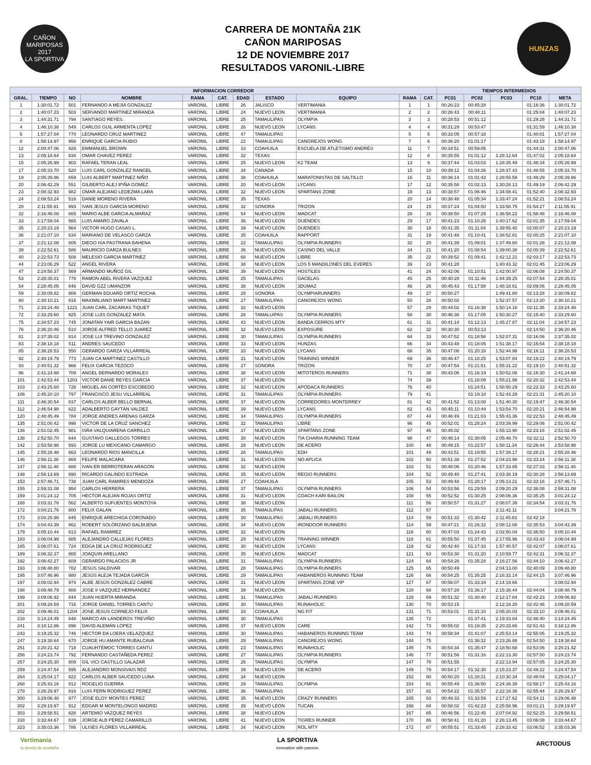CAÑON MARIPOSAS
2017
LA SPORTIVA
CARRERA DE MONTAÑA 21K
CAÑON MARIPOSAS
12 DE NOVIEMBRE 2017
RESULTADOS VARONIL-LIBRE
HUNZAS
| INFORMACION CORREDOR | | | | | | | | | | | TIEMPOS INTERMEDIOS | | | | |
| --- | --- | --- | --- | --- | --- | --- | --- | --- | --- | --- | --- | --- | --- | --- | --- |
| GRAL. | TIEMPO | NO | NOMBRE | RAMA | CAT. | EDAD | ESTADO | EQUIPO | RAMA | CAT. | PC01 | PC02 | PC03 | PC10 | META |
| 1 | 1:30:01.72 | 501 | FERNANDO A MEJIA GONZALEZ | VARONIL | LIBRE | 26 | JALISCO | VERTIMANIA | 1 | 1 | 00:26:23 | 00:45:28 | | 01:16:36 | 1:30:01.72 |
| 2 | 1:40:07.23 | 503 | SERVANDO MARTINEZ MIRANDA | VARONIL | LIBRE | 24 | NUEVO LEON | VERTIMANIA | 2 | 2 | 00:26:43 | 00:48:11 | | 01:25:04 | 1:40:07.23 |
| 3 | 1:44:31.71 | 794 | SANTIAGO REYES. | VARONIL | LIBRE | 25 | TAMAULIPAS | OLYMPIA | 3 | 3 | 00:28:53 | 00:51:12 | | 01:29:28 | 1:44:31.71 |
| 4 | 1:46:10.38 | 549 | CARLOS GUIL ARMENTA LOPEZ | VARONIL | LIBRE | 26 | NUEVO LEON | LYCANS | 4 | 4 | 00:31:29 | 00:53:47 | | 01:31:59 | 1:46:10.38 |
| 5 | 1:57:27.04 | 770 | LEONARDO CRUZ MARTINEZ | VARONIL | LIBRE | 47 | TAMAULIPAS | | 5 | 5 | 00:33:05 | 00:57:18 | | 01:40:01 | 1:57:27.04 |
| 8 | 1:58:14.97 | 958 | ENRIQUE GARCIA RUBIO | VARONIL | LIBRE | 22 | TAMAULIPAS | CANGREJOS WONG | 7 | 6 | 00:36:20 | 01:01:17 | | 01:43:18 | 1:58:14.97 |
| 12 | 2:00:47.06 | 929 | EMMANUEL BROWN | VARONIL | LIBRE | 33 | COAHUILA | ESCUELA DE ATLETISMO ANDRÉS | 11 | 7 | 00:34:51 | 00:59:05 | | 01:44:31 | 2:00:47.06 |
| 13 | 2:05:18.64 | 834 | OMAR CHAVEZ PEREZ | VARONIL | LIBRE | 32 | TEXAS | | 12 | 8 | 00:35:55 | 01:01:12 | 1:28:12.64 | 01:47:02 | 2:05:18.64 |
| 15 | 2:05:26.99 | 903 | RAFAEL TERAN LEAL | VARONIL | LIBRE | 25 | NUEVO LEON | K2 TEAM | 13 | 9 | 00:37:44 | 01:03:03 | 1:28:35.49 | 01:48:34 | 2:05:26.99 |
| 17 | 2:05:33.70 | 520 | LUIS CARL GONZALEZ RANGEL | VARONIL | LIBRE | 34 | CANADA | | 15 | 10 | 00:39:12 | 01:04:26 | 1:28:37.43 | 01:48:55 | 2:05:33.70 |
| 19 | 2:05:39.86 | 659 | LUIS ALBERT MARTINEZ NIÑO | VARONIL | LIBRE | 38 | COAHUILA | MARATONISTAS DE SALTILLO | 16 | 11 | 00:36:14 | 01:01:42 | 1:28:55.59 | 01:49:29 | 2:05:39.86 |
| 20 | 2:06:42.29 | 551 | GILBERTO ALEJ IPIÑA GOMEZ | VARONIL | LIBRE | 20 | NUEVO LEON | LYCANS | 17 | 12 | 00:35:58 | 01:02:13 | 1:30:28.13 | 01:49:19 | 2:06:42.29 |
| 23 | 2:08:32.93 | 982 | OMAR ALEJAND LEDEZMA LARA | VARONIL | LIBRE | 32 | NUEVO LEON | SPARTANS ZONE | 19 | 13 | 00:38:57 | 01:06:46 | 1:34:08.41 | 01:52:40 | 2:08:32.93 |
| 24 | 2:08:53.24 | 516 | DANIE MORENO RIVERA | VARONIL | LIBRE | 35 | TEXAS | | 20 | 14 | 00:38:48 | 01:05:34 | 1:33:47.24 | 01:52:21 | 2:08:53.24 |
| 28 | 2:11:55.91 | 993 | IVAN JESUS GARCÍA MORENO | VARONIL | LIBRE | 32 | SONORA | TRIZON | 24 | 15 | 00:37:24 | 01:04:50 | 1:33:58.75 | 01:54:27 | 2:11:55.91 |
| 32 | 2:16:46.08 | 665 | MARIO ALBE GARCIA ALMARAZ | VARONIL | LIBRE | 54 | NUEVO LEON | MADCAT | 28 | 16 | 00:38:50 | 01:07:29 | 1:36:58.22 | 01:58:48 | 2:16:46.08 |
| 33 | 2:17:59.04 | 565 | LUIS AMARO ZAVALA | VARONIL | LIBRE | 36 | NUEVO LEON | DUENDES | 29 | 17 | 00:41:23 | 01:10:26 | 1:40:17.62 | 02:01:35 | 2:17:59.04 |
| 35 | 2:20:23.19 | 564 | VICTOR HUGO CASAS L. | VARONIL | LIBRE | 39 | NUEVO LEON | DUENDES | 30 | 18 | 00:41:35 | 01:11:04 | 1:39:55.40 | 02:00:07 | 2:20:23.19 |
| 36 | 2:21:07.10 | 634 | MARIANO DE VELASCO GARZA | VARONIL | LIBRE | 35 | COAHUILA | RAPPORT | 31 | 19 | 00:41:48 | 01:10:41 | 1:38:52.81 | 02:00:25 | 2:21:07.10 |
| 37 | 2:21:12.08 | 805 | DIEGO ISA PASTRANA BAHENA | VARONIL | LIBRE | 22 | TAMAULIPAS | OLYMPIA RUNNERS | 32 | 20 | 00:41:39 | 01:09:01 | 1:37:49.60 | 02:01:28 | 2:21:12.08 |
| 39 | 2:22:52.61 | 586 | MAURICIO GARZA BULNES | VARONIL | LIBRE | 36 | NUEVO LEON | CASINO DEL VALLE | 34 | 21 | 00:41:20 | 01:08:54 | 1:39:00.38 | 02:00:39 | 2:22:52.61 |
| 40 | 2:22:53.73 | 508 | MELESIO GARCIA MARTINEZ | VARONIL | LIBRE | 68 | NUEVO LEON | LIBRE | 35 | 22 | 00:39:52 | 01:09:41 | 1:42:12.21 | 02:03:17 | 2:22:53.73 |
| 44 | 2:23:06.29 | 522 | ANGEL RIVERA | VARONIL | LIBRE | 38 | NUEVO LEON | LOS 5 MANDILONES DEL EVERES | 39 | 23 | 00:41:28 | | 1:40:43.32 | 02:01:45 | 2:23:06.29 |
| 47 | 2:24:50.37 | 569 | ARMANDO MUÑOZ GIL | VARONIL | LIBRE | 39 | NUEVO LEON | HOSTILES | 41 | 24 | 00:42:06 | 01:10:51 | 1:42:00.97 | 02:06:08 | 2:24:50.37 |
| 53 | 2:28:35.01 | 778 | RAMON ABEL RIVERA VAZQUEZ | VARONIL | LIBRE | 25 | TAMAULIPAS | GACELAS | 45 | 25 | 00:40:28 | 01:11:46 | 1:44:39.25 | 02:07:54 | 2:28:35.01 |
| 54 | 2:28:45.05 | 846 | DAVID GZZ UMANZOR | VARONIL | LIBRE | 38 | NUEVO LEON | 3DUMAZ | 46 | 26 | 00:45:43 | 01:17:58 | 1:48:18.61 | 02:09:06 | 2:28:45.05 |
| 59 | 2:30:09.82 | 806 | GERMAN EDUARD ORTIZ ROCHA | VARONIL | LIBRE | 28 | SONORA | OLYMPIARUNNERS | 49 | 27 | 00:50:27 | | 1:49:41.80 | 02:13:28 | 2:30:09.82 |
| 60 | 2:30:10.21 | 616 | MAXIMILIANO MART MARTINEZ | VARONIL | LIBRE | 27 | TAMAULIPAS | CANGREJOS WONG | 50 | 28 | 00:50:02 | | 1:52:37.57 | 02:13:20 | 2:30:10.21 |
| 71 | 2:33:24.48 | 1221 | JUAN CARL ZACARIAS TIQUET | VARONIL | LIBRE | 32 | NUEVO LEON | | 57 | 29 | 00:44:02 | 01:16:38 | 1:50:14.18 | 02:11:35 | 2:33:24.48 |
| 72 | 2:33:29.60 | 925 | JOSE LUIS GONZALEZ MATA | VARONIL | LIBRE | 28 | TAMALUIPAS | OLYMPIA RUNNERS | 58 | 30 | 00:46:38 | 01:17:05 | 1:50:30.27 | 02:15:40 | 2:33:29.60 |
| 75 | 2:34:57.23 | 745 | JONATAN YAIR GARCIA BAZAN | VARONIL | LIBRE | 43 | NUEVO LEON | BANDA CERROS MTY | 61 | 31 | 00:41:14 | 01:12:13 | 1:45:27.87 | 02:11:04 | 2:34:57.23 |
| 76 | 2:36:20.46 | 510 | JORGE ALFRED TELLO JUAREZ | VARONIL | LIBRE | 32 | NUEVO LEON | EXPOSURE | 62 | 32 | 00:30:30 | 00:53:13 | | 02:14:50 | 2:36:20.46 |
| 81 | 2:37:35.02 | 814 | JOSE LUI TREVINO GONZALEZ | VARONIL | LIBRE | 30 | TAMAULIPAS | OLYMPIA RUNNERS | 64 | 33 | 00:47:52 | 01:18:58 | 1:52:07.31 | 02:16:06 | 2:37:35.02 |
| 83 | 2:38:18.18 | 511 | ANDRES SAUCEDO | VARONIL | LIBRE | 33 | NUEVO LEON | HUNZAS | 66 | 34 | 00:43:48 | 01:18:05 | 1:51:38.17 | 02:15:54 | 2:38:18.18 |
| 85 | 2:38:28.53 | 550 | GERARDO GARZA VILLARREAL | VARONIL | LIBRE | 33 | NUEVO LEON | LYCANS | 68 | 35 | 00:47:08 | 01:20:18 | 1:52:44.98 | 02:16:11 | 2:38:28.53 |
| 92 | 2:40:19.79 | 773 | JUAN CA MARTINEZ CASTILLO | VARONIL | LIBRE | 31 | NUEVO LEON | TRAINING WINNER | 69 | 36 | 00:46:47 | 01:18:25 | 1:53:07.84 | 02:19:22 | 2:40:19.79 |
| 93 | 2:40:51.32 | 966 | FELIX GARCIA TEZOCO | VARONIL | LIBRE | 27 | SONORA | TRIZON | 70 | 37 | 00:47:54 | 01:21:51 | 1:55:31.22 | 02:19:10 | 2:40:51.32 |
| 96 | 2:41:24.68 | 709 | ANGEL BERNARDO MORALES | VARONIL | LIBRE | 38 | NUEVO LEON | MITOTEROS RUNNERS | 71 | 38 | 00:43:06 | 01:16:19 | 1:50:52.08 | 02:16:30 | 2:41:24.68 |
| 101 | 2:42:53.44 | 1203 | VICTOR DANIE REYES GARCIA | VARONIL | LIBRE | 37 | NUEVO LEON | | 74 | 39 | | 01:18:09 | 1:55:21.98 | 02:20:32 | 2:42:53.44 |
| 103 | 2:43:25.60 | 728 | MIGUEL AN CORTÉS ESCOBEDO | VARONIL | LIBRE | 32 | NUEVO LEON | APODACA RUNNERS | 76 | 40 | | 01:24:51 | 1:58:50.29 | 02:22:33 | 2:43:25.60 |
| 106 | 2:45:20.10 | 797 | FRANCISCO JESU VILLARREAL | VARONIL | LIBRE | 31 | TAMAULIPAS | OLYMPIA RUNNERS | 79 | 41 | | 01:19:18 | 1:52:43.29 | 02:21:31 | 2:45:20.10 |
| 111 | 2:46:30.54 | 837 | CARLOS ALBER BELLO BERNAL | VARONIL | LIBRE | 37 | NUEVO LEON | CORREDORES MONTERREY | 81 | 42 | 00:41:52 | 01:13:08 | 1:51:40.30 | 02:19:47 | 2:46:30.54 |
| 112 | 2:46:54.98 | 622 | ADALBERTO GAYTÁN VALDEZ | VARONIL | LIBRE | 39 | NUEVO LEON | LYCANS | 82 | 43 | 00:45:11 | 01:10:44 | 1:53:54.70 | 02:20:21 | 2:46:54.98 |
| 120 | 2:48:45.49 | 784 | JORGE ANDRES ARENAS GARZA | VARONIL | LIBRE | 34 | TAMAULIPAS | OLYMPIA RUNNERS | 87 | 44 | 00:46:49 | 01:21:03 | 1:55:43.36 | 02:22:53 | 2:48:45.49 |
| 135 | 2:51:00.42 | 998 | VICTOR DE LA CRUZ SANCHEZ | VARONIL | LIBRE | 32 | TAMAULIPAS | LIBRE | 96 | 45 | 00:52:01 | 01:28:24 | 2:03:39.99 | 02:29:06 | 2:51:00.42 |
| 136 | 2:51:02.45 | 981 | ISRA VALQUIARENA CARRILLO | VARONIL | LIBRE | 37 | NUEVO LEON | SPARTANS ZONE | 97 | 46 | 00:45:02 | | 1:55:13.90 | 02:23:16 | 2:51:02.45 |
| 138 | 2:52:50.70 | 644 | GUSTAVO GALLEGOS TORRES | VARONIL | LIBRE | 30 | NUEVO LEON | TIA CHARIA RUNNING TEAM | 98 | 47 | 00:48:14 | 01:30:05 | 2:05:48.70 | 02:32:11 | 2:52:50.70 |
| 142 | 2:53:58.98 | 593 | JORGE LU MEXICANO CAMARGO | VARONIL | LIBRE | 28 | NUEVO LEON | DE ACERO | 100 | 48 | 00:49:15 | 01:22:57 | 1:58:11.34 | 02:26:44 | 2:53:58.98 |
| 145 | 2:55:28.46 | 663 | LEONARDO RIOS MANCILLA | VARONIL | LIBRE | 26 | TAMAULIPAS | EDH | 101 | 49 | 00:43:51 | 01:19:55 | 1:57:39.17 | 02:28:21 | 2:55:28.46 |
| 146 | 2:56:11.38 | 869 | FELIPE MALACARA | VARONIL | LIBRE | 31 | NUEVO LEON | NO APLICA | 102 | 50 | 00:51:38 | 01:27:52 | 2:04:23.98 | 02:33:24 | 2:56:11.38 |
| 147 | 2:56:11.48 | 688 | IVAN ER BERROTERAN ARAGON | VARONIL | LIBRE | 32 | NUEVO LEON | | 103 | 51 | 00:48:06 | 01:20:46 | 1:57:33.85 | 02:27:33 | 2:56:11.48 |
| 148 | 2:56:13.69 | 690 | RICARDO GALINDO ESTRADA | VARONIL | LIBRE | 35 | NUEVO LEON | REGIO RUNNERS | 104 | 52 | 00:49:40 | 01:27:41 | 2:03:38.19 | 02:30:28 | 2:56:13.69 |
| 153 | 2:57:46.71 | 738 | JUAN CARL RAMIRES MENDOZA | VARONIL | LIBRE | 27 | COAHUILA | | 105 | 53 | 00:49:48 | 01:28:17 | 2:05:13.21 | 02:33:16 | 2:57:46.71 |
| 155 | 2:59:31.08 | 954 | CARLOS HERRERA | VARONIL | LIBRE | 37 | TAMAULIPAS | OLYMPIA RUNNERS | 106 | 54 | 00:53:56 | 01:29:59 | 2:09:20.29 | 02:36:08 | 2:59:31.08 |
| 159 | 3:01:24.12 | 705 | HECTOR ALEJAN ROJAS ORTIZ | VARONIL | LIBRE | 31 | NUEVO LEON | COACH KARI BAILON | 108 | 55 | 00:52:52 | 01:30:25 | 2:08:06.36 | 02:35:25 | 3:01:24.12 |
| 168 | 3:03:31.76 | 562 | ALBERTO SUFUENTES MONTOYA | VARONIL | LIBRE | 38 | NUEVO LEON | | 111 | 56 | 00:50:57 | 01:31:27 | 2:08:07.39 | 02:34:54 | 3:03:31.76 |
| 172 | 3:04:21.76 | 800 | FELIX GALAN | VARONIL | LIBRE | 35 | TAMAULIPAS | JABALI RUNNERS | 112 | 57 | | | 2:11:42.11 | | 3:04:21.76 |
| 173 | 3:04:25.98 | 845 | ENRIQUE ARECHIGA CORONADO | VARONIL | LIBRE | 30 | TAMAULIPAS | JABALI RUNNERS | 114 | 59 | 00:51:33 | 01:30:42 | 2:11:45.83 | 02:42:18 | |
| 174 | 3:04:43.39 | 862 | ROBERT SOLÓRZANO BALBUENA | VARONIL | LIBRE | 34 | NUEVO LEON | IRONDOOR RUNNERS | 114 | 59 | 00:47:21 | 01:26:32 | 2:08:12.08 | 02:35:53 | 3:04:43.39 |
| 179 | 3:05:10.44 | 613 | RAFAEL RAMIREZ | VARONIL | LIBRE | 32 | NUEVO LEON | | 116 | 60 | 00:47:03 | 01:24:43 | 2:02:50.04 | 02:36:50 | 3:05:10.44 |
| 183 | 3:06:04.99 | 685 | ALEJANDRO CALLEJAS FLORES | VARONIL | LIBRE | 29 | NUEVO LEON | TRAINING WINNER | 118 | 61 | 00:55:50 | 01:37:45 | 2:17:55.96 | 02:43:43 | 3:06:04.99 |
| 185 | 3:06:07.61 | 724 | EDGA DE LA CRUZ RODRIGUEZ | VARONIL | LIBRE | 30 | NUEVO LEON | LYCANS | 119 | 62 | 00:42:40 | 01:17:33 | 1:57:40.57 | 02:42:07 | 3:06:07.61 |
| 189 | 3:06:32.37 | 865 | JOAQUIN ARELLANO | VARONIL | LIBRE | 35 | NUEVO LEON | MADCAT | 121 | 63 | 00:53:30 | 01:31:20 | 2:10:59.77 | 02:42:31 | 3:06:32.37 |
| 192 | 3:06:42.27 | 609 | GERARDO PALACIOS JR | VARONIL | LIBRE | 31 | TAMAULIPAS | OLYMPIA RUNNERS | 124 | 64 | 00:54:26 | 01:35:28 | 2:16:27.56 | 02:44:10 | 3:06:42.27 |
| 193 | 3:06:48.80 | 782 | JESUS SALDIVAR | VARONIL | LIBRE | 28 | TAMAULIPAS | OLYMPIA RUNNERS | 125 | 65 | 00:50:49 | | 2:04:13.00 | 02:40:09 | 3:06:48.80 |
| 195 | 3:07:46.96 | 980 | JESÚS ALEJA TEJADA GARCÍA | VARONIL | LIBRE | 29 | TAMAULIPAS | HABANEROS RUNNING TEAM | 126 | 66 | 00:54:25 | 01:35:25 | 2:16:32.14 | 02:44:15 | 3:07:46.96 |
| 197 | 3:08:02.94 | 974 | ALBE JESÚS GONZÁLEZ CABRE | VARONIL | LIBRE | 31 | NUEVO LEON | SPARTANS ZONE VIP | 127 | 67 | 00:56:07 | 01:33:34 | 2:14:19.66 | | 3:08:02.94 |
| 198 | 3:08:48.79 | 908 | JOSE II VAZQUEZ HERNANDEZ | VARONIL | LIBRE | 39 | NUEVO LEON | | 128 | 68 | 00:57:28 | 01:36:17 | 2:15:38.44 | 02:44:04 | 3:08:48.79 |
| 199 | 3:09:06.92 | 844 | JUAN HUERTA MIRANDA | VARONIL | LIBRE | 31 | TAMAULIPAS | JABALI RUNNERS | 129 | 69 | 00:51:32 | 01:30:40 | 2:12:17.84 | 02:42:23 | 3:09:06.92 |
| 201 | 3:09:28.59 | 716 | JORGE DANIEL TORRES CANTU | VARONIL | LIBRE | 30 | TAMAULIPAS | RUNAHOLIC | 130 | 70 | 00:53:15 | | 2:12:18.20 | 02:42:46 | 3:09:28.59 |
| 202 | 3:09:46.01 | 1204 | JOSE JESUS CORNEJO FELIX | VARONIL | LIBRE | 33 | COAHUILA | NG FIT | 131 | 71 | 00:53:01 | 01:31:10 | 2:05:20.03 | 02:33:10 | 3:09:46.01 |
| 218 | 3:14:24.45 | 848 | MARCO AN LANDEROS TREVIÑO | VARONIL | LIBRE | 30 | TAMAULIPAS | | 135 | 72 | | 01:37:41 | 2:19:33.84 | 02:48:40 | 3:14:24.45 |
| 241 | 3:18:12.86 | 896 | DAVID ALEMÁN LÓPEZ | VARONIL | LIBRE | 37 | NUEVO LEON | CARE | 142 | 73 | 00:55:02 | 01:19:35 | 2:20:33.66 | 02:51:43 | 3:18:12.86 |
| 243 | 3:19:25.32 | 746 | HECTOR DA LOERA VELAZQUEZ | VARONIL | LIBRE | 30 | TAMAULIPAS | HABANEROS RUNNING TEAM | 143 | 74 | 00:58:34 | 01:41:07 | 2:25:53.14 | 02:55:05 | 3:19:25.32 |
| 247 | 3:19:38.64 | 670 | JORGE HU AMANTE RUBALCAVA | VARONIL | LIBRE | 29 | TAMAULIPAS | CANGREJOS WONG | 144 | 75 | | 01:36:32 | 2:23:26.88 | 02:54:50 | 3:19:38.64 |
| 251 | 3:20:21.42 | 718 | CUAUHTÉMOC TORRES CANTU | VARONIL | LIBRE | 23 | TAMAULIPAS | RUNAHOLIC | 145 | 76 | 00:54:34 | 01:35:47 | 2:18:50.68 | 02:53:06 | 3:20:21.42 |
| 256 | 3:24:23.74 | 792 | FERNANDO CASTAÑEDA PEREZ | VARONIL | LIBRE | 27 | TAMAULIPAS | OLYMPIA RUNNERS | 146 | 77 | 00:51:56 | 01:31:16 | 2:22:13.30 | 02:57:00 | 3:24:23.74 |
| 257 | 3:24:25.30 | 809 | GIL VICI CASTILLO SALAZAR | VARONIL | LIBRE | 26 | TAMAULIPAS | OLYMPIA | 147 | 78 | 00:51:55 | | 2:22:13.94 | 02:57:05 | 3:24:25.30 |
| 259 | 3:24:47.54 | 595 | ALEJANDRO MONSIVAIS RDZ | VARONIL | LIBRE | 39 | NUEVO LEON | DE ACERO | 149 | 79 | 00:54:17 | 01:32:30 | 2:15:23.37 | 02:49:22 | 3:24:47.54 |
| 264 | 3:25:04.17 | 822 | CARLOS ALBER SAUCEDO LUNA | VARONIL | LIBRE | 34 | NUEVO LEON | | 152 | 80 | 00:50:20 | 01:28:31 | 2:10:30.34 | 02:48:04 | 3:25:04.17 |
| 268 | 3:25:43.16 | 812 | ROGELIO GUERRA | VARONIL | LIBRE | 29 | TAMAULIPAS | OLYMPIA | 154 | 81 | 00:55:49 | 01:36:50 | 2:24:38.38 | 02:58:17 | 3:25:43.16 |
| 278 | 3:26:29.97 | 816 | LUIS FERN RODRIGUEZ PEREZ | VARONIL | LIBRE | 36 | TAMAULIPAS | | 157 | 82 | 00:54:22 | 01:35:57 | 2:22:18.36 | 02:55:44 | 3:26:29.97 |
| 300 | 3:29:06.48 | 977 | JOSE ELOY MONTES PEREZ | VARONIL | LIBRE | 35 | NUEVO LEON | CRAZY RUNNERS | 165 | 83 | 00:49:33 | 01:33:59 | 2:17:27.62 | 02:54:11 | 3:29:06.48 |
| 302 | 3:29:19.97 | 912 | EDGAR M MONTELONGO MADRID | VARONIL | LIBRE | 39 | NUEVO LEON | TUCAN | 166 | 84 | 00:58:02 | 01:42:23 | 2:25:58.96 | 03:01:21 | 3:29:19.97 |
| 303 | 3:29:58.51 | 828 | ARTEMIO VAZQUEZ REYES | VARONIL | LIBRE | 38 | NUEVO LEON | | 167 | 85 | 00:46:56 | 01:22:45 | 2:07:04.92 | 02:52:25 | 3:29:58.51 |
| 318 | 3:33:44.67 | 839 | JORGE ALB PEREZ CAMARILLO | VARONIL | LIBRE | 41 | NUEVO LEON | TIGRES RUNNER | 170 | 86 | 00:58:41 | 01:41:20 | 2:26:13.45 | 03:06:08 | 3:33:44.67 |
| 323 | 3:35:03.36 | 786 | ULISES FLORES VILLARREAL | VARONIL | LIBRE | 34 | NUEVO LEON | ROL MTY | 172 | 87 | 00:55:51 | 01:33:45 | 2:28:33.42 | 03:06:52 | 3:35:03.36 |
Vertimania
tu tienda de montaña
LA SPORTIVA
innovation with passion
ARCTODUS